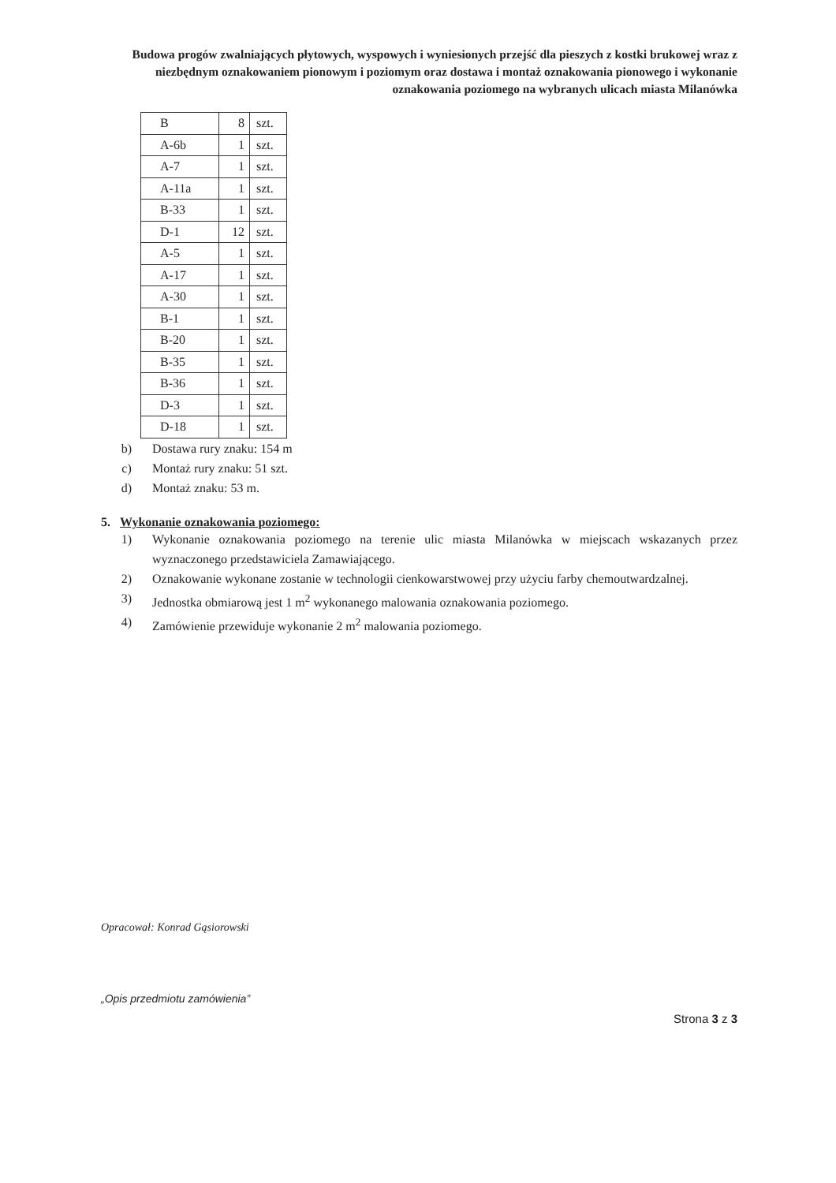Budowa progów zwalniających płytowych, wyspowych i wyniesionych przejść dla pieszych z kostki brukowej wraz z niezbędnym oznakowaniem pionowym i poziomym oraz dostawa i montaż oznakowania pionowego i wykonanie oznakowania poziomego na wybranych ulicach miasta Milanówka
| B | 8 | szt. |
| A-6b | 1 | szt. |
| A-7 | 1 | szt. |
| A-11a | 1 | szt. |
| B-33 | 1 | szt. |
| D-1 | 12 | szt. |
| A-5 | 1 | szt. |
| A-17 | 1 | szt. |
| A-30 | 1 | szt. |
| B-1 | 1 | szt. |
| B-20 | 1 | szt. |
| B-35 | 1 | szt. |
| B-36 | 1 | szt. |
| D-3 | 1 | szt. |
| D-18 | 1 | szt. |
b) Dostawa rury znaku: 154 m
c) Montaż rury znaku: 51 szt.
d) Montaż znaku: 53 m.
5. Wykonanie oznakowania poziomego:
1) Wykonanie oznakowania poziomego na terenie ulic miasta Milanówka w miejscach wskazanych przez wyznaczonego przedstawiciela Zamawiającego.
2) Oznakowanie wykonane zostanie w technologii cienkowarstwowej przy użyciu farby chemoutwardzalnej.
3) Jednostka obmiarową jest 1 m<sup>2</sup> wykonanego malowania oznakowania poziomego.
4) Zamówienie przewiduje wykonanie 2 m<sup>2</sup> malowania poziomego.
Opracował: Konrad Gąsiorowski
„Opis przedmiotu zamówienia”
Strona 3 z 3